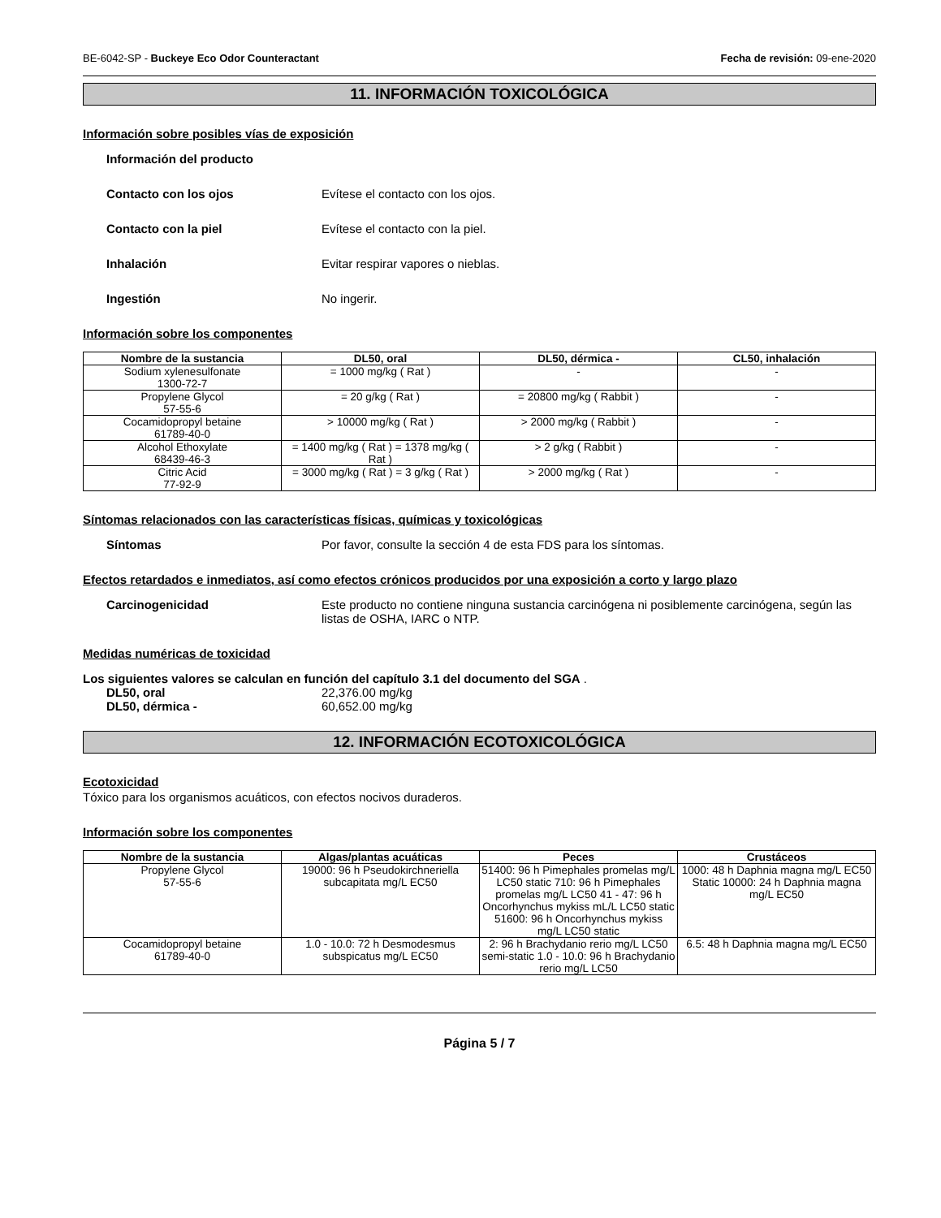BE-6042-SP - Buckeye Eco Odor Counteractant Fecha de revisión: 09-ene-2020
11. INFORMACIÓN TOXICOLÓGICA
Información sobre posibles vías de exposición
Información del producto
Contacto con los ojos Evítese el contacto con los ojos.
Contacto con la piel Evítese el contacto con la piel.
Inhalación Evitar respirar vapores o nieblas.
Ingestión No ingerir.
Información sobre los componentes
| Nombre de la sustancia | DL50, oral | DL50, dérmica - | CL50, inhalación |
| --- | --- | --- | --- |
| Sodium xylenesulfonate 1300-72-7 | = 1000 mg/kg ( Rat ) | - | - |
| Propylene Glycol 57-55-6 | = 20 g/kg ( Rat ) | = 20800 mg/kg ( Rabbit ) | - |
| Cocamidopropyl betaine 61789-40-0 | > 10000 mg/kg ( Rat ) | > 2000 mg/kg ( Rabbit ) | - |
| Alcohol Ethoxylate 68439-46-3 | = 1400 mg/kg ( Rat ) = 1378 mg/kg ( Rat ) | > 2 g/kg ( Rabbit ) | - |
| Citric Acid 77-92-9 | = 3000 mg/kg ( Rat ) = 3 g/kg ( Rat ) | > 2000 mg/kg ( Rat ) | - |
Síntomas relacionados con las características físicas, químicas y toxicológicas
Síntomas Por favor, consulte la sección 4 de esta FDS para los síntomas.
Efectos retardados e inmediatos, así como efectos crónicos producidos por una exposición a corto y largo plazo
Carcinogenicidad Este producto no contiene ninguna sustancia carcinógena ni posiblemente carcinógena, según las listas de OSHA, IARC o NTP.
Medidas numéricas de toxicidad
Los siguientes valores se calculan en función del capítulo 3.1 del documento del SGA .
DL50, oral 22,376.00 mg/kg
DL50, dérmica - 60,652.00 mg/kg
12. INFORMACIÓN ECOTOXICOLÓGICA
Ecotoxicidad
Tóxico para los organismos acuáticos, con efectos nocivos duraderos.
Información sobre los componentes
| Nombre de la sustancia | Algas/plantas acuáticas | Peces | Crustáceos |
| --- | --- | --- | --- |
| Propylene Glycol 57-55-6 | 19000: 96 h Pseudokirchneriella subcapitata mg/L EC50 | 51400: 96 h Pimephales promelas mg/L LC50 static 710: 96 h Pimephales promelas mg/L LC50 41 - 47: 96 h Oncorhynchus mykiss mL/L LC50 static 51600: 96 h Oncorhynchus mykiss mg/L LC50 static | 1000: 48 h Daphnia magna mg/L EC50 Static 10000: 24 h Daphnia magna mg/L EC50 |
| Cocamidopropyl betaine 61789-40-0 | 1.0 - 10.0: 72 h Desmodesmus subspicatus mg/L EC50 | 2: 96 h Brachydanio rerio mg/L LC50 semi-static 1.0 - 10.0: 96 h Brachydanio rerio mg/L LC50 | 6.5: 48 h Daphnia magna mg/L EC50 |
Página 5 / 7